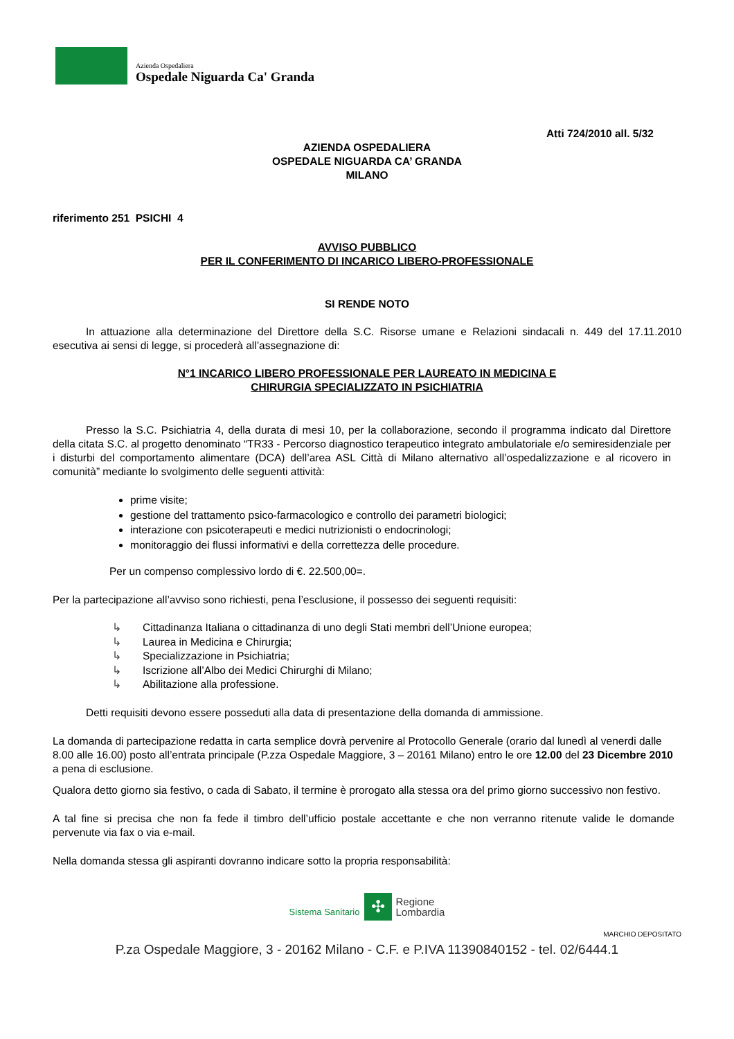Azienda Ospedaliera
Ospedale Niguarda Ca' Granda
Atti 724/2010 all. 5/32
AZIENDA OSPEDALIERA
OSPEDALE NIGUARDA CA’ GRANDA
MILANO
riferimento 251 PSICHI 4
AVVISO PUBBLICO
PER IL CONFERIMENTO DI INCARICO LIBERO-PROFESSIONALE
SI RENDE NOTO
In attuazione alla determinazione del Direttore della S.C. Risorse umane e Relazioni sindacali n. 449 del 17.11.2010 esecutiva ai sensi di legge, si procederà all’assegnazione di:
N°1 INCARICO LIBERO PROFESSIONALE PER LAUREATO IN MEDICINA E
CHIRURGIA SPECIALIZZATO IN PSICHIATRIA
Presso la S.C. Psichiatria 4, della durata di mesi 10, per la collaborazione, secondo il programma indicato dal Direttore della citata S.C. al progetto denominato “TR33 - Percorso diagnostico terapeutico integrato ambulatoriale e/o semiresidenziale per i disturbi del comportamento alimentare (DCA) dell’area ASL Città di Milano alternativo all’ospedalizzazione e al ricovero in comunità” mediante lo svolgimento delle seguenti attività:
prime visite;
gestione del trattamento psico-farmacologico e controllo dei parametri biologici;
interazione con psicoterapeuti e medici nutrizionisti o endocrinologi;
monitoraggio dei flussi informativi e della correttezza delle procedure.
Per un compenso complessivo lordo di €. 22.500,00=.
Per la partecipazione all’avviso sono richiesti, pena l’esclusione, il possesso dei seguenti requisiti:
↳ Cittadinanza Italiana o cittadinanza di uno degli Stati membri dell’Unione europea;
↳ Laurea in Medicina e Chirurgia;
↳ Specializzazione in Psichiatria;
↳ Iscrizione all’Albo dei Medici Chirurghi di Milano;
↳ Abilitazione alla professione.
Detti requisiti devono essere posseduti alla data di presentazione della domanda di ammissione.
La domanda di partecipazione redatta in carta semplice dovrà pervenire al Protocollo Generale (orario dal lunedì al venerdi dalle 8.00 alle 16.00) posto all’entrata principale (P.zza Ospedale Maggiore, 3 – 20161 Milano) entro le ore 12.00 del 23 Dicembre 2010 a pena di esclusione.
Qualora detto giorno sia festivo, o cada di Sabato, il termine è prorogato alla stessa ora del primo giorno successivo non festivo.
A tal fine si precisa che non fa fede il timbro dell’ufficio postale accettante e che non verranno ritenute valide le domande pervenute via fax o via e-mail.
Nella domanda stessa gli aspiranti dovranno indicare sotto la propria responsabilità:
Sistema Sanitario ✣ Regione
Lombardia
MARCHIO DEPOSITATO
P.za Ospedale Maggiore, 3 - 20162 Milano - C.F. e P.IVA 11390840152 - tel. 02/6444.1